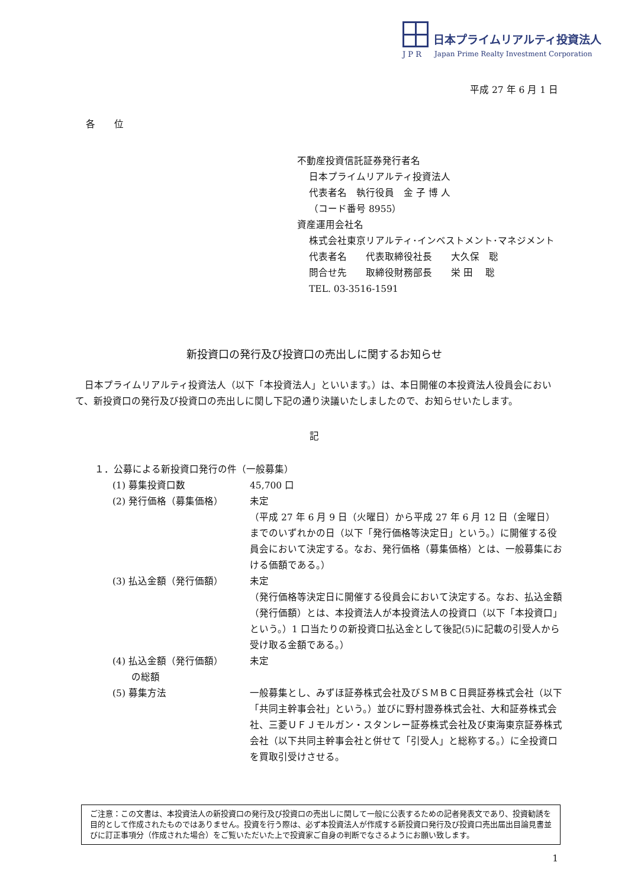日本プライムリアルティ投資法人
J P R Japan Prime Realty Investment Corporation
平成 27 年 6 月 1 日
各　　位
不動産投資信託証券発行者名
日本プライムリアルティ投資法人
代表者名　執行役員　金 子 博 人
（コード番号 8955）
資産運用会社名
株式会社東京リアルティ･インベストメント･マネジメント
代表者名　　代表取締役社長　　大久保　聡
問合せ先　　取締役財務部長　　栄 田　 聡
TEL. 03-3516-1591
新投資口の発行及び投資口の売出しに関するお知らせ
日本プライムリアルティ投資法人（以下「本投資法人」といいます。）は、本日開催の本投資法人役員会において、新投資口の発行及び投資口の売出しに関し下記の通り決議いたしましたので、お知らせいたします。
記
１．公募による新投資口発行の件（一般募集）
(1) 募集投資口数 45,700 口
(2) 発行価格（募集価格） 未定
（平成 27 年 6 月 9 日（火曜日）から平成 27 年 6 月 12 日（金曜日）までのいずれかの日（以下「発行価格等決定日」という。）に開催する役員会において決定する。なお、発行価格（募集価格）とは、一般募集における価額である。）
(3) 払込金額（発行価額） 未定
（発行価格等決定日に開催する役員会において決定する。なお、払込金額（発行価額）とは、本投資法人が本投資法人の投資口（以下「本投資口」という。）1 口当たりの新投資口払込金として後記(5)に記載の引受人から受け取る金額である。）
(4) 払込金額（発行価額）
　　の総額
未定
(5) 募集方法 一般募集とし、みずほ証券株式会社及びＳＭＢＣ日興証券株式会社（以下「共同主幹事会社」という。）並びに野村證券株式会社、大和証券株式会社、三菱ＵＦＪモルガン・スタンレー証券株式会社及び東海東京証券株式会社（以下共同主幹事会社と併せて「引受人」と総称する。）に全投資口を買取引受けさせる。
ご注意：この文書は、本投資法人の新投資口の発行及び投資口の売出しに関して一般に公表するための記者発表文であり、投資勧誘を目的として作成されたものではありません。投資を行う際は、必ず本投資法人が作成する新投資口発行及び投資口売出届出目論見書並びに訂正事項分（作成された場合）をご覧いただいた上で投資家ご自身の判断でなさるようにお願い致します。
1